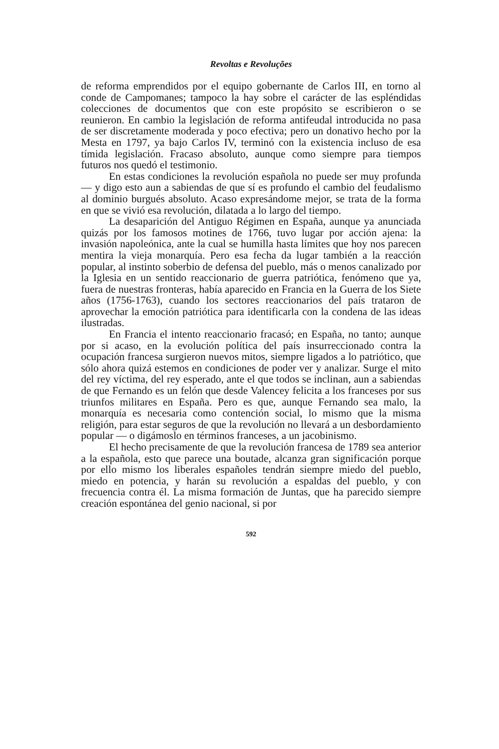Revoltas e Revoluções
de reforma emprendidos por el equipo gobernante de Carlos III, en torno al conde de Campomanes; tampoco la hay sobre el carácter de las espléndidas colecciones de documentos que con este propósito se escribieron o se reunieron. En cambio la legislación de reforma antifeudal introducida no pasa de ser discretamente moderada y poco efectiva; pero un donativo hecho por la Mesta en 1797, ya bajo Carlos IV, terminó con la existencia incluso de esa tímida legislación. Fracaso absoluto, aunque como siempre para tiempos futuros nos quedó el testimonio.
En estas condiciones la revolución española no puede ser muy profunda — y digo esto aun a sabiendas de que sí es profundo el cambio del feudalismo al dominio burgués absoluto. Acaso expresándome mejor, se trata de la forma en que se vivió esa revolución, dilatada a lo largo del tiempo.
La desaparición del Antiguo Régimen en España, aunque ya anunciada quizás por los famosos motines de 1766, tuvo lugar por acción ajena: la invasión napoleónica, ante la cual se humilla hasta límites que hoy nos parecen mentira la vieja monarquía. Pero esa fecha da lugar también a la reacción popular, al instinto soberbio de defensa del pueblo, más o menos canalizado por la Iglesia en un sentido reaccionario de guerra patriótica, fenómeno que ya, fuera de nuestras fronteras, había aparecido en Francia en la Guerra de los Siete años (1756-1763), cuando los sectores reaccionarios del país trataron de aprovechar la emoción patriótica para identificarla con la condena de las ideas ilustradas.
En Francia el intento reaccionario fracasó; en España, no tanto; aunque por si acaso, en la evolución política del país insurreccionado contra la ocupación francesa surgieron nuevos mitos, siempre ligados a lo patriótico, que sólo ahora quizá estemos en condiciones de poder ver y analizar. Surge el mito del rey víctima, del rey esperado, ante el que todos se inclinan, aun a sabiendas de que Fernando es un felón que desde Valencey felicita a los franceses por sus triunfos militares en España. Pero es que, aunque Fernando sea malo, la monarquía es necesaria como contención social, lo mismo que la misma religión, para estar seguros de que la revolución no llevará a un desbordamiento popular — o digámoslo en términos franceses, a un jacobinismo.
El hecho precisamente de que la revolución francesa de 1789 sea anterior a la española, esto que parece una boutade, alcanza gran significación porque por ello mismo los liberales españoles tendrán siempre miedo del pueblo, miedo en potencia, y harán su revolución a espaldas del pueblo, y con frecuencia contra él. La misma formación de Juntas, que ha parecido siempre creación espontánea del genio nacional, si por
592